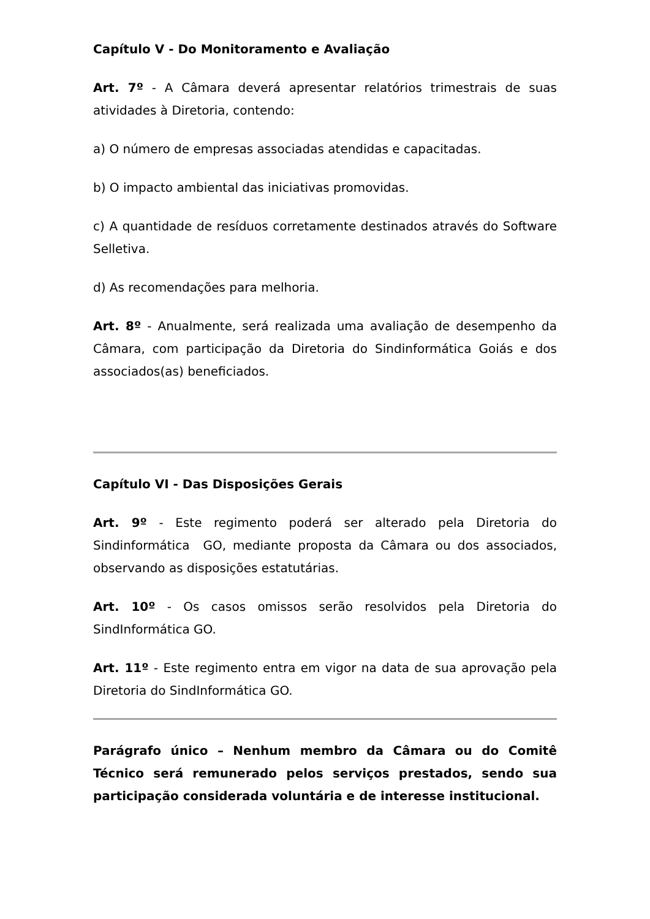Capítulo V - Do Monitoramento e Avaliação
Art. 7º - A Câmara deverá apresentar relatórios trimestrais de suas atividades à Diretoria, contendo:
a) O número de empresas associadas atendidas e capacitadas.
b) O impacto ambiental das iniciativas promovidas.
c) A quantidade de resíduos corretamente destinados através do Software Selletiva.
d) As recomendações para melhoria.
Art. 8º - Anualmente, será realizada uma avaliação de desempenho da Câmara, com participação da Diretoria do Sindinformática Goiás e dos associados(as) beneficiados.
Capítulo VI - Das Disposições Gerais
Art. 9º - Este regimento poderá ser alterado pela Diretoria do Sindinformática GO, mediante proposta da Câmara ou dos associados, observando as disposições estatutárias.
Art. 10º - Os casos omissos serão resolvidos pela Diretoria do SindInformática GO.
Art. 11º - Este regimento entra em vigor na data de sua aprovação pela Diretoria do SindInformática GO.
Parágrafo único – Nenhum membro da Câmara ou do Comitê Técnico será remunerado pelos serviços prestados, sendo sua participação considerada voluntária e de interesse institucional.